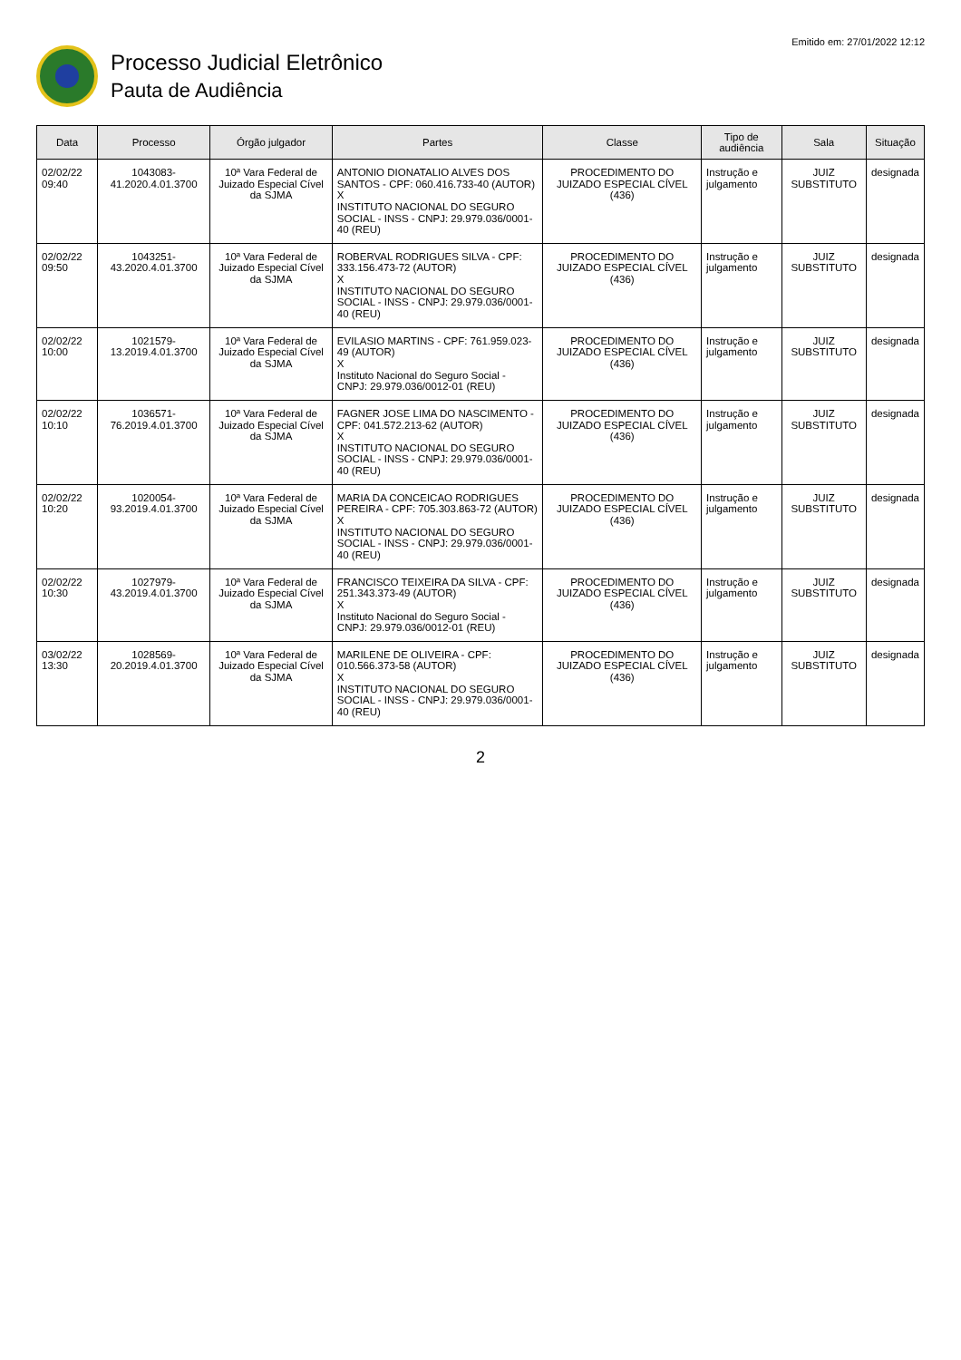Processo Judicial Eletrônico
Pauta de Audiência
Emitido em: 27/01/2022 12:12
| Data | Processo | Órgão julgador | Partes | Classe | Tipo de audiência | Sala | Situação |
| --- | --- | --- | --- | --- | --- | --- | --- |
| 02/02/22 09:40 | 1043083-41.2020.4.01.3700 | 10ª Vara Federal de Juizado Especial Cível da SJMA | ANTONIO DIONATALIO ALVES DOS SANTOS - CPF: 060.416.733-40 (AUTOR) X INSTITUTO NACIONAL DO SEGURO SOCIAL - INSS - CNPJ: 29.979.036/0001-40 (REU) | PROCEDIMENTO DO JUIZADO ESPECIAL CÍVEL (436) | Instrução e julgamento | JUIZ SUBSTITUTO | designada |
| 02/02/22 09:50 | 1043251-43.2020.4.01.3700 | 10ª Vara Federal de Juizado Especial Cível da SJMA | ROBERVAL RODRIGUES SILVA - CPF: 333.156.473-72 (AUTOR) X INSTITUTO NACIONAL DO SEGURO SOCIAL - INSS - CNPJ: 29.979.036/0001-40 (REU) | PROCEDIMENTO DO JUIZADO ESPECIAL CÍVEL (436) | Instrução e julgamento | JUIZ SUBSTITUTO | designada |
| 02/02/22 10:00 | 1021579-13.2019.4.01.3700 | 10ª Vara Federal de Juizado Especial Cível da SJMA | EVILASIO MARTINS - CPF: 761.959.023-49 (AUTOR) X Instituto Nacional do Seguro Social - CNPJ: 29.979.036/0012-01 (REU) | PROCEDIMENTO DO JUIZADO ESPECIAL CÍVEL (436) | Instrução e julgamento | JUIZ SUBSTITUTO | designada |
| 02/02/22 10:10 | 1036571-76.2019.4.01.3700 | 10ª Vara Federal de Juizado Especial Cível da SJMA | FAGNER JOSE LIMA DO NASCIMENTO - CPF: 041.572.213-62 (AUTOR) X INSTITUTO NACIONAL DO SEGURO SOCIAL - INSS - CNPJ: 29.979.036/0001-40 (REU) | PROCEDIMENTO DO JUIZADO ESPECIAL CÍVEL (436) | Instrução e julgamento | JUIZ SUBSTITUTO | designada |
| 02/02/22 10:20 | 1020054-93.2019.4.01.3700 | 10ª Vara Federal de Juizado Especial Cível da SJMA | MARIA DA CONCEICAO RODRIGUES PEREIRA - CPF: 705.303.863-72 (AUTOR) X INSTITUTO NACIONAL DO SEGURO SOCIAL - INSS - CNPJ: 29.979.036/0001-40 (REU) | PROCEDIMENTO DO JUIZADO ESPECIAL CÍVEL (436) | Instrução e julgamento | JUIZ SUBSTITUTO | designada |
| 02/02/22 10:30 | 1027979-43.2019.4.01.3700 | 10ª Vara Federal de Juizado Especial Cível da SJMA | FRANCISCO TEIXEIRA DA SILVA - CPF: 251.343.373-49 (AUTOR) X Instituto Nacional do Seguro Social - CNPJ: 29.979.036/0012-01 (REU) | PROCEDIMENTO DO JUIZADO ESPECIAL CÍVEL (436) | Instrução e julgamento | JUIZ SUBSTITUTO | designada |
| 03/02/22 13:30 | 1028569-20.2019.4.01.3700 | 10ª Vara Federal de Juizado Especial Cível da SJMA | MARILENE DE OLIVEIRA - CPF: 010.566.373-58 (AUTOR) X INSTITUTO NACIONAL DO SEGURO SOCIAL - INSS - CNPJ: 29.979.036/0001-40 (REU) | PROCEDIMENTO DO JUIZADO ESPECIAL CÍVEL (436) | Instrução e julgamento | JUIZ SUBSTITUTO | designada |
2